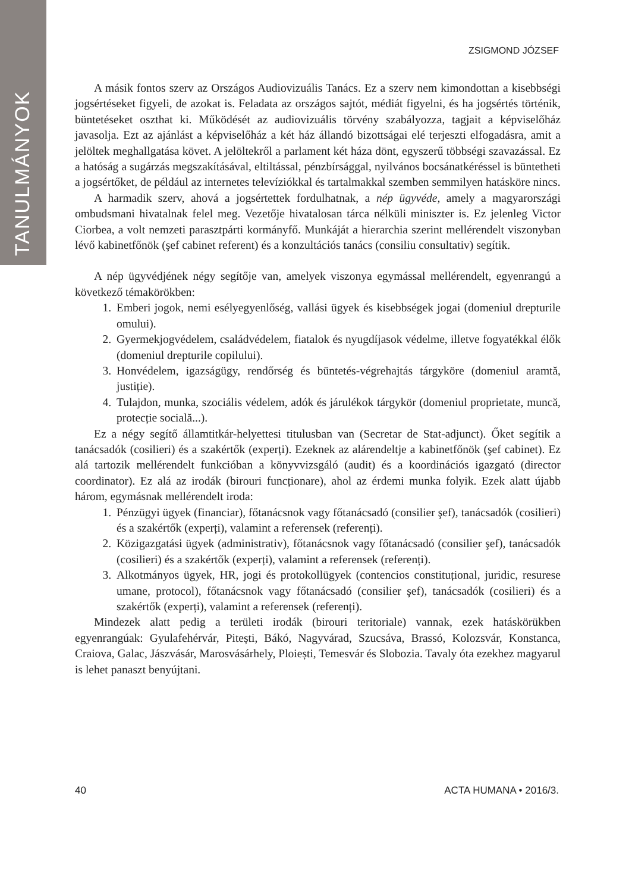TANULMÁNYOK
ZSIGMOND JÓZSEF
A másik fontos szerv az Országos Audiovizuális Tanács. Ez a szerv nem kimondottan a kisebbségi jogsértéseket figyeli, de azokat is. Feladata az országos sajtót, médiát figyelni, és ha jogsértés történik, büntetéseket oszthat ki. Működését az audiovizuális törvény szabályozza, tagjait a képviselőház javasolja. Ezt az ajánlást a képviselőház a két ház állandó bizottságai elé terjeszti elfogadásra, amit a jelöltek meghallgatása követ. A jelöltekről a parlament két háza dönt, egyszerű többségi szavazással. Ez a hatóság a sugárzás megszakításával, eltiltással, pénzbírsággal, nyilvános bocsánatkéréssel is büntetheti a jogsértőket, de például az internetes televíziókkal és tartalmakkal szemben semmilyen hatásköre nincs.
A harmadik szerv, ahová a jogsértettek fordulhatnak, a nép ügyvéde, amely a magyarországi ombudsmani hivatalnak felel meg. Vezetője hivatalosan tárca nélküli miniszter is. Ez jelenleg Victor Ciorbea, a volt nemzeti parasztpárti kormányfő. Munkáját a hierarchia szerint mellérendelt viszonyban lévő kabinetfőnök (şef cabinet referent) és a konzultációs tanács (consiliu consultativ) segítik.
A nép ügyvédjének négy segítője van, amelyek viszonya egymással mellérendelt, egyenrangú a következő témakörökben:
1. Emberi jogok, nemi esélyegyenlőség, vallási ügyek és kisebbségek jogai (domeniul drepturile omului).
2. Gyermekjogvédelem, családvédelem, fiatalok és nyugdíjasok védelme, illetve fogyatékkal élők (domeniul drepturile copilului).
3. Honvédelem, igazságügy, rendőrség és büntetés-végrehajtás tárgyköre (domeniul aramtă, justiție).
4. Tulajdon, munka, szociális védelem, adók és járulékok tárgykör (domeniul proprietate, muncă, protecție socială...).
Ez a négy segítő államtitkár-helyettesi titulusban van (Secretar de Stat-adjunct). Őket segítik a tanácsadók (cosilieri) és a szakértők (experți). Ezeknek az alárendeltje a kabinetfőnök (şef cabinet). Ez alá tartozik mellérendelt funkcióban a könyvvizsgáló (audit) és a koordinációs igazgató (director coordinator). Ez alá az irodák (birouri funcționare), ahol az érdemi munka folyik. Ezek alatt újabb három, egymásnak mellérendelt iroda:
1. Pénzügyi ügyek (financiar), főtanácsnok vagy főtanácsadó (consilier şef), tanácsadók (cosilieri) és a szakértők (experți), valamint a referensek (referenți).
2. Közigazgatási ügyek (administrativ), főtanácsnok vagy főtanácsadó (consilier şef), tanácsadók (cosilieri) és a szakértők (experți), valamint a referensek (referenți).
3. Alkotmányos ügyek, HR, jogi és protokollügyek (contencios constituțional, juridic, resurese umane, protocol), főtanácsnok vagy főtanácsadó (consilier şef), tanácsadók (cosilieri) és a szakértők (experți), valamint a referensek (referenți).
Mindezek alatt pedig a területi irodák (birouri teritoriale) vannak, ezek hatáskörükben egyenrangúak: Gyulafehérvár, Pitești, Bákó, Nagyvárad, Szucsáva, Brassó, Kolozsvár, Konstanca, Craiova, Galac, Jászvásár, Marosvásárhely, Ploiești, Temesvár és Slobozia. Tavaly óta ezekhez magyarul is lehet panaszt benyújtani.
40 ACTA HUMANA • 2016/3.